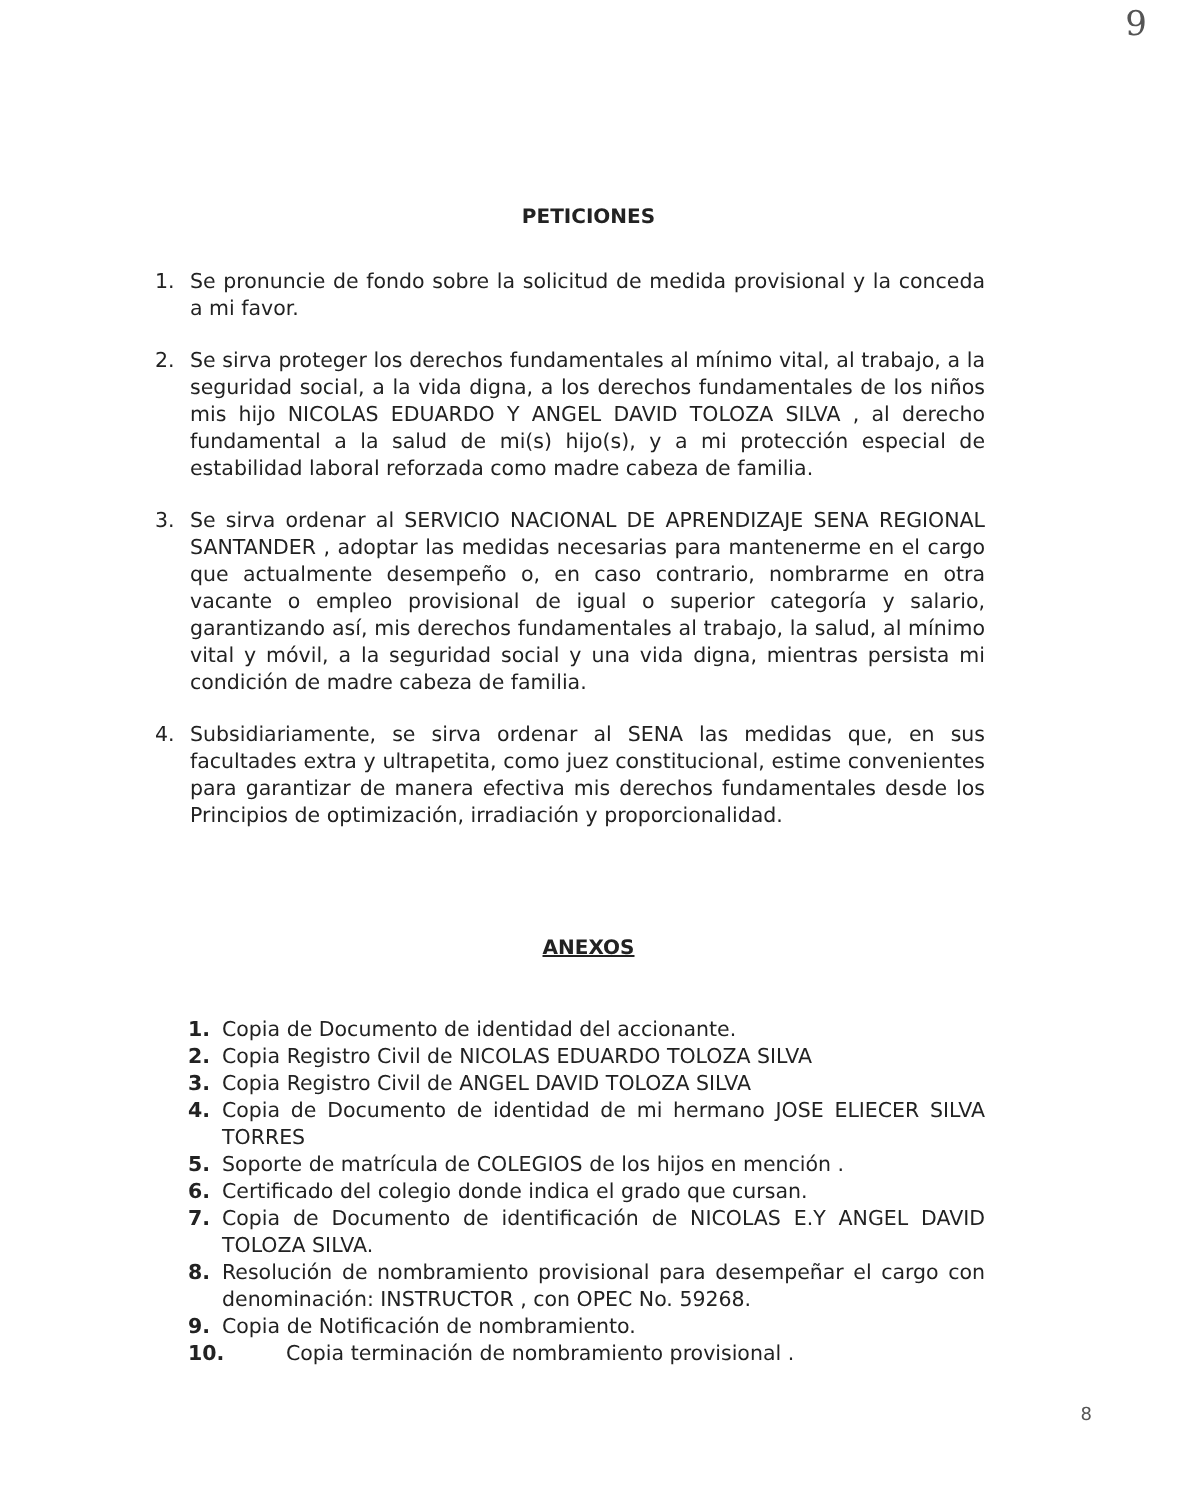9
PETICIONES
1. Se pronuncie de fondo sobre la solicitud de medida provisional y la conceda a mi favor.
2. Se sirva proteger los derechos fundamentales al mínimo vital, al trabajo, a la seguridad social, a la vida digna, a los derechos fundamentales de los niños mis hijo NICOLAS EDUARDO Y ANGEL DAVID TOLOZA SILVA , al derecho fundamental a la salud de mi(s) hijo(s), y a mi protección especial de estabilidad laboral reforzada como madre cabeza de familia.
3. Se sirva ordenar al SERVICIO NACIONAL DE APRENDIZAJE SENA REGIONAL SANTANDER , adoptar las medidas necesarias para mantenerme en el cargo que actualmente desempeño o, en caso contrario, nombrarme en otra vacante o empleo provisional de igual o superior categoría y salario, garantizando así, mis derechos fundamentales al trabajo, la salud, al mínimo vital y móvil, a la seguridad social y una vida digna, mientras persista mi condición de madre cabeza de familia.
4. Subsidiariamente, se sirva ordenar al SENA las medidas que, en sus facultades extra y ultrapetita, como juez constitucional, estime convenientes para garantizar de manera efectiva mis derechos fundamentales desde los Principios de optimización, irradiación y proporcionalidad.
ANEXOS
1. Copia de Documento de identidad del accionante.
2. Copia Registro Civil de NICOLAS EDUARDO TOLOZA SILVA
3. Copia Registro Civil de ANGEL DAVID TOLOZA SILVA
4. Copia de Documento de identidad de mi hermano JOSE ELIECER SILVA TORRES
5. Soporte de matrícula de COLEGIOS de los hijos en mención .
6. Certificado del colegio donde indica el grado que cursan.
7. Copia de Documento de identificación de NICOLAS E.Y ANGEL DAVID TOLOZA SILVA.
8. Resolución de nombramiento provisional para desempeñar el cargo con denominación: INSTRUCTOR , con OPEC No. 59268.
9. Copia de Notificación de nombramiento.
10. Copia terminación de nombramiento provisional .
8